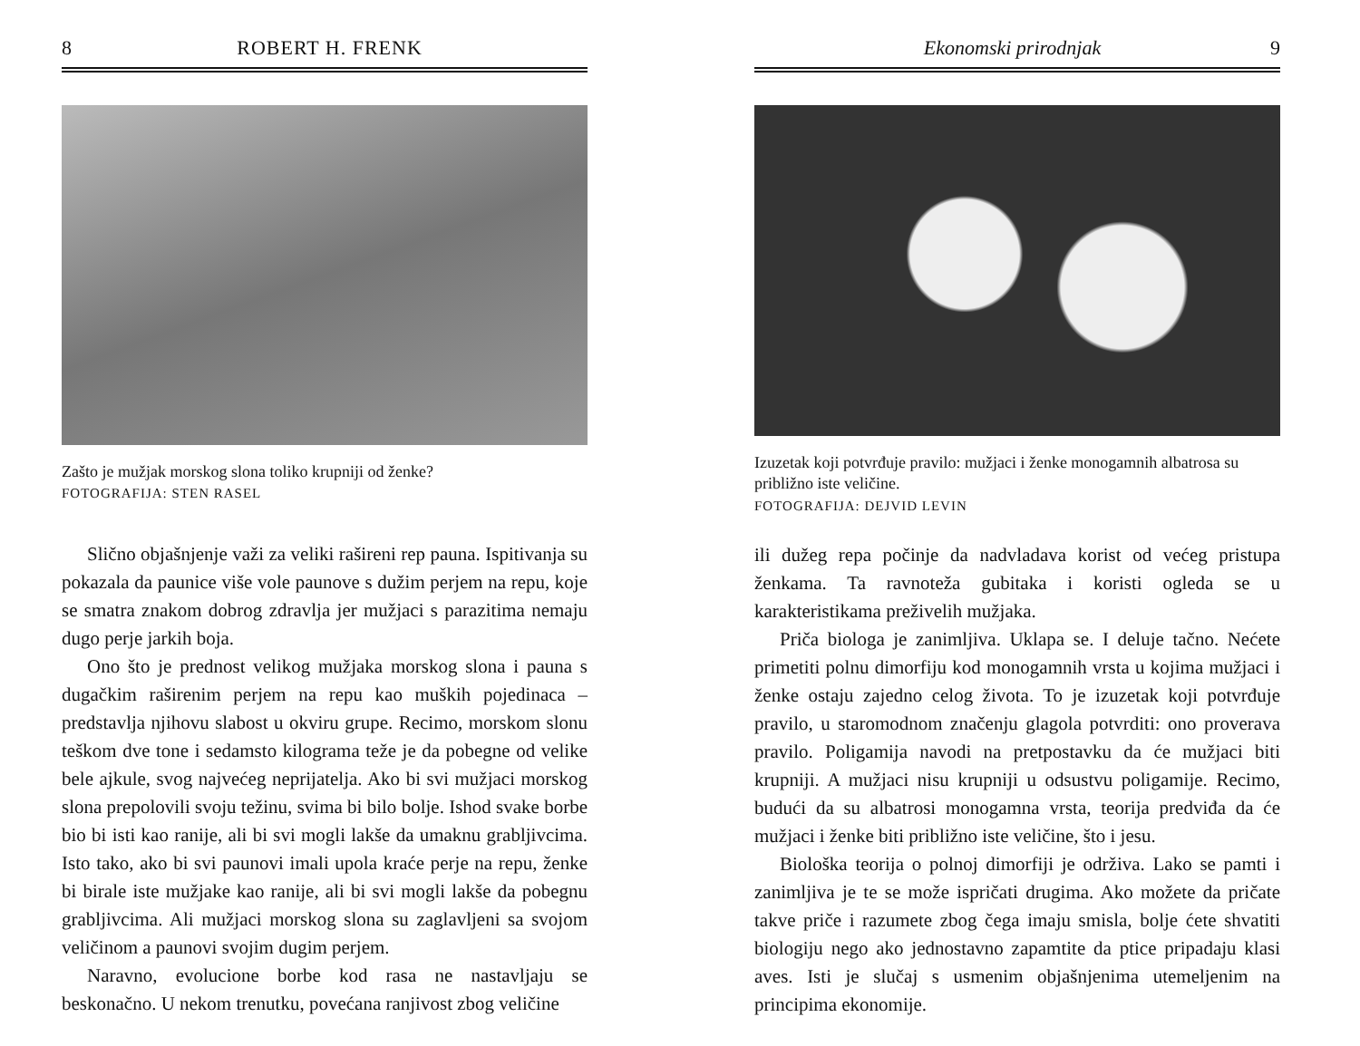8 ROBERT H. FRENK
Zašto je mužjak morskog slona toliko krupniji od ženke?
FOTOGRAFIJA: STEN RASEL
Slično objašnjenje važi za veliki rašireni rep pauna. Ispitivanja su pokazala da paunice više vole paunove s dužim perjem na repu, koje se smatra znakom dobrog zdravlja jer mužjaci s parazitima nemaju dugo perje jarkih boja.
Ono što je prednost velikog mužjaka morskog slona i pauna s dugačkim raširenim perjem na repu kao muških pojedinaca – predstavlja njihovu slabost u okviru grupe. Recimo, morskom slonu teškom dve tone i sedamsto kilograma teže je da pobegne od velike bele ajkule, svog najvećeg neprijatelja. Ako bi svi mužjaci morskog slona prepolovili svoju težinu, svima bi bilo bolje. Ishod svake borbe bio bi isti kao ranije, ali bi svi mogli lakše da umaknu grabljivcima. Isto tako, ako bi svi paunovi imali upola kraće perje na repu, ženke bi birale iste mužjake kao ranije, ali bi svi mogli lakše da pobegnu grabljivcima. Ali mužjaci morskog slona su zaglavljeni sa svojom veličinom a paunovi svojim dugim perjem.
Naravno, evolucione borbe kod rasa ne nastavljaju se beskonačno. U nekom trenutku, povećana ranjivost zbog veličine
Ekonomski prirodnjak 9
Izuzetak koji potvrđuje pravilo: mužjaci i ženke monogamnih albatrosa su približno iste veličine.
FOTOGRAFIJA: DEJVID LEVIN
ili dužeg repa počinje da nadvladava korist od većeg pristupa ženkama. Ta ravnoteža gubitaka i koristi ogleda se u karakteristikama preživelih mužjaka.
Priča biologa je zanimljiva. Uklapa se. I deluje tačno. Nećete primetiti polnu dimorfiju kod monogamnih vrsta u kojima mužjaci i ženke ostaju zajedno celog života. To je izuzetak koji potvrđuje pravilo, u staromodnom značenju glagola potvrditi: ono proverava pravilo. Poligamija navodi na pretpostavku da će mužjaci biti krupniji. A mužjaci nisu krupniji u odsustvu poligamije. Recimo, budući da su albatrosi monogamna vrsta, teorija predviđa da će mužjaci i ženke biti približno iste veličine, što i jesu.
Biološka teorija o polnoj dimorfiji je održiva. Lako se pamti i zanimljiva je te se može ispričati drugima. Ako možete da pričate takve priče i razumete zbog čega imaju smisla, bolje ćete shvatiti biologiju nego ako jednostavno zapamtite da ptice pripadaju klasi aves. Isti je slučaj s usmenim objašnjenima utemeljenim na principima ekonomije.